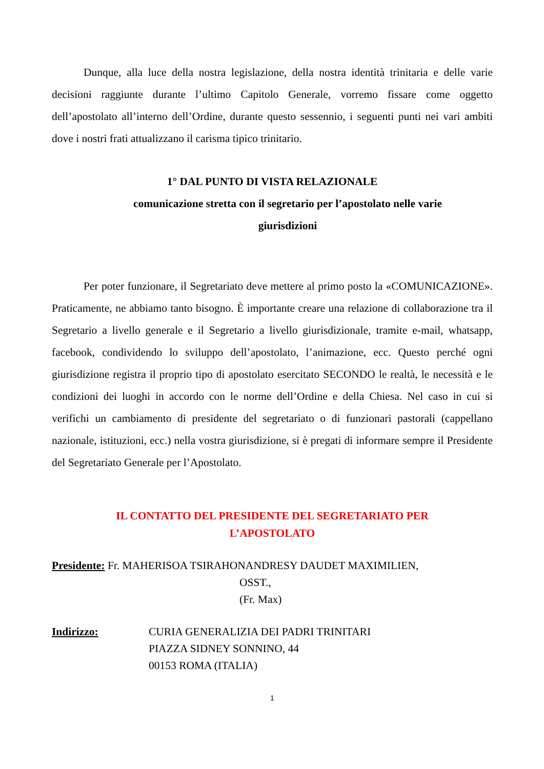Dunque, alla luce della nostra legislazione, della nostra identità trinitaria e delle varie decisioni raggiunte durante l’ultimo Capitolo Generale, vorremo fissare come oggetto dell’apostolato all’interno dell’Ordine, durante questo sessennio, i seguenti punti nei vari ambiti dove i nostri frati attualizzano il carisma tipico trinitario.
1° DAL PUNTO DI VISTA RELAZIONALE
comunicazione stretta con il segretario per l’apostolato nelle varie
giurisdizioni
Per poter funzionare, il Segretariato deve mettere al primo posto la «COMUNICAZIONE». Praticamente, ne abbiamo tanto bisogno. È importante creare una relazione di collaborazione tra il Segretario a livello generale e il Segretario a livello giurisdizionale, tramite e-mail, whatsapp, facebook, condividendo lo sviluppo dell’apostolato, l’animazione, ecc. Questo perché ogni giurisdizione registra il proprio tipo di apostolato esercitato SECONDO le realtà, le necessità e le condizioni dei luoghi in accordo con le norme dell’Ordine e della Chiesa. Nel caso in cui si verifichi un cambiamento di presidente del segretariato o di funzionari pastorali (cappellano nazionale, istituzioni, ecc.) nella vostra giurisdizione, si è pregati di informare sempre il Presidente del Segretariato Generale per l’Apostolato.
IL CONTATTO DEL PRESIDENTE DEL SEGRETARIATO PER
L’APOSTOLATO
Presidente: Fr. MAHERISOA TSIRAHONANDRESY DAUDET MAXIMILIEN,
OSST.,
(Fr. Max)
Indirizzo: CURIA GENERALIZIA DEI PADRI TRINITARI
PIAZZA SIDNEY SONNINO, 44
00153 ROMA (ITALIA)
1